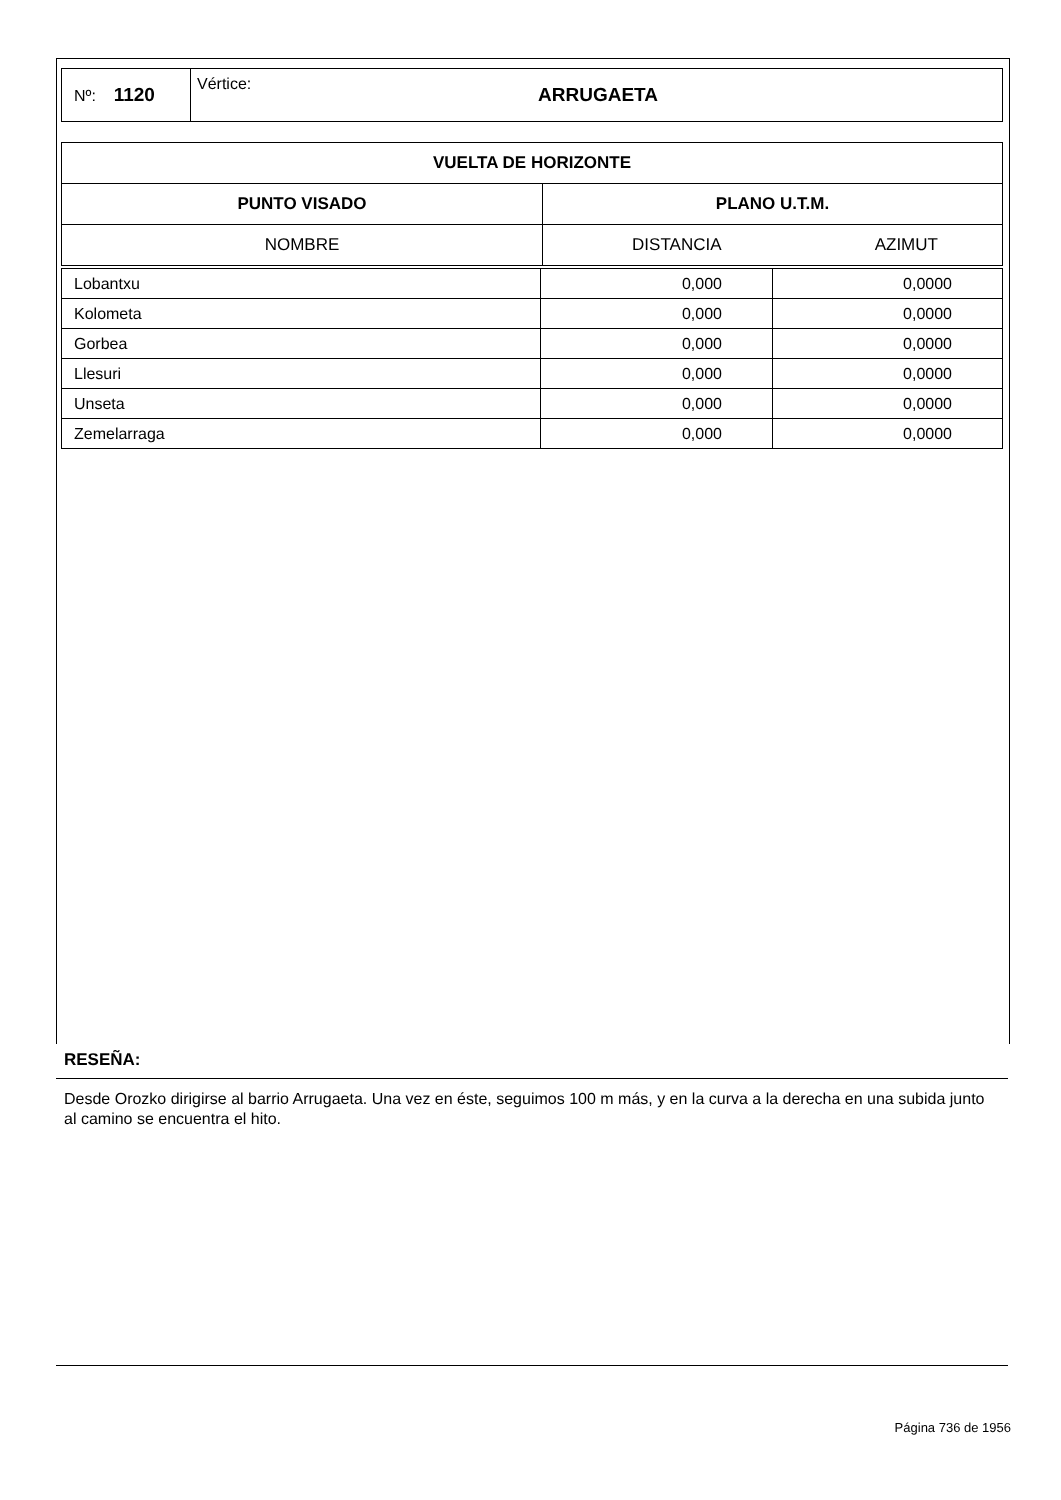| Nº: 1120 | Vértice: | ARRUGAETA |
| VUELTA DE HORIZONTE | | |
| --- | --- | --- |
| PUNTO VISADO | PLANO U.T.M. | |
| NOMBRE | DISTANCIA | AZIMUT |
| Lobantxu | 0,000 | 0,0000 |
| Kolometa | 0,000 | 0,0000 |
| Gorbea | 0,000 | 0,0000 |
| Llesuri | 0,000 | 0,0000 |
| Unseta | 0,000 | 0,0000 |
| Zemelarraga | 0,000 | 0,0000 |
RESEÑA:
Desde Orozko dirigirse al barrio Arrugaeta. Una vez en éste, seguimos 100 m más, y en la curva a la derecha en una subida junto al camino se encuentra el hito.
Página 736 de 1956